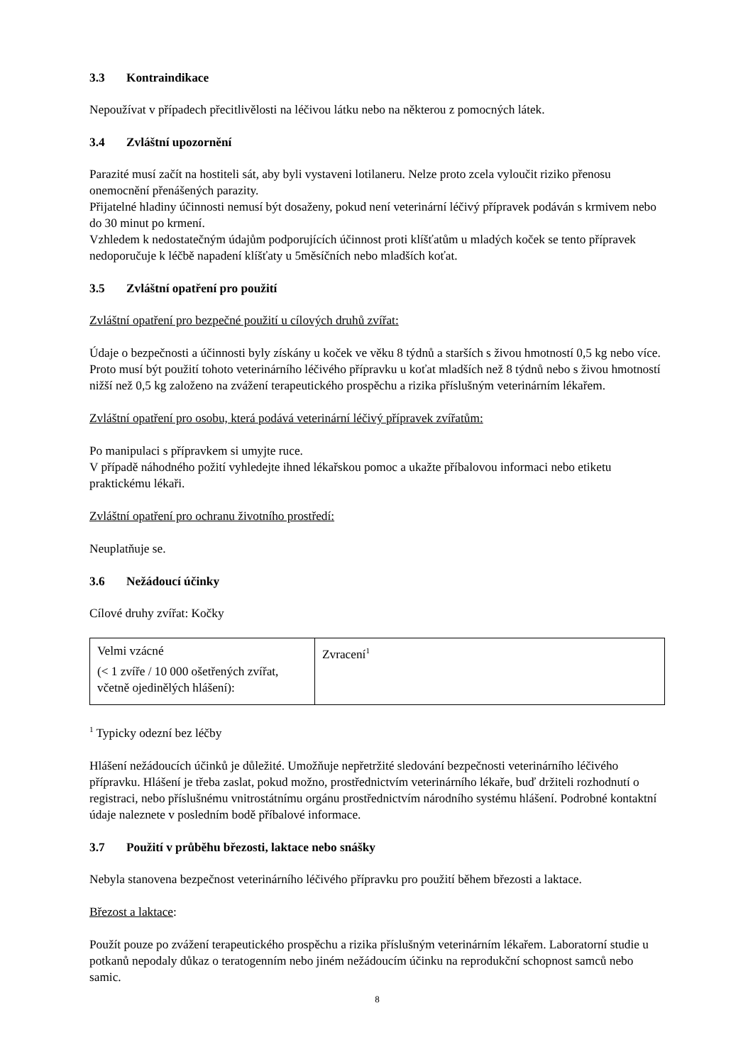3.3 Kontraindikace
Nepoužívat v případech přecitlivělosti na léčivou látku nebo na některou z pomocných látek.
3.4 Zvláštní upozornění
Parazité musí začít na hostiteli sát, aby byli vystaveni lotilaneru. Nelze proto zcela vyloučit riziko přenosu onemocnění přenášených parazity.
Přijatelné hladiny účinnosti nemusí být dosaženy, pokud není veterinární léčivý přípravek podáván s krmivem nebo do 30 minut po krmení.
Vzhledem k nedostatečným údajům podporujících účinnost proti klíšťatům u mladých koček se tento přípravek nedoporučuje k léčbě napadení klíšťaty u 5měsíčních nebo mladších koťat.
3.5 Zvláštní opatření pro použití
Zvláštní opatření pro bezpečné použití u cílových druhů zvířat:
Údaje o bezpečnosti a účinnosti byly získány u koček ve věku 8 týdnů a starších s živou hmotností 0,5 kg nebo více. Proto musí být použití tohoto veterinárního léčivého přípravku u koťat mladších než 8 týdnů nebo s živou hmotností nižší než 0,5 kg založeno na zvážení terapeutického prospěchu a rizika příslušným veterinárním lékařem.
Zvláštní opatření pro osobu, která podává veterinární léčivý přípravek zvířatům:
Po manipulaci s přípravkem si umyjte ruce.
V případě náhodného požití vyhledejte ihned lékařskou pomoc a ukažte příbalovou informaci nebo etiketu praktickému lékaři.
Zvláštní opatření pro ochranu životního prostředí:
Neuplatňuje se.
3.6 Nežádoucí účinky
Cílové druhy zvířat: Kočky
| Velmi vzácné (< 1 zvíře / 10 000 ošetřených zvířat, včetně ojedinělých hlášení): | Zvracení<sup>1</sup> |
<sup>1</sup> Typicky odezní bez léčby
Hlášení nežádoucích účinků je důležité. Umožňuje nepřetržité sledování bezpečnosti veterinárního léčivého přípravku. Hlášení je třeba zaslat, pokud možno, prostřednictvím veterinárního lékaře, buď držiteli rozhodnutí o registraci, nebo příslušnému vnitrostátnímu orgánu prostřednictvím národního systému hlášení. Podrobné kontaktní údaje naleznete v posledním bodě příbalové informace.
3.7 Použití v průběhu březosti, laktace nebo snášky
Nebyla stanovena bezpečnost veterinárního léčivého přípravku pro použití během březosti a laktace.
Březost a laktace:
Použít pouze po zvážení terapeutického prospěchu a rizika příslušným veterinárním lékařem. Laboratorní studie u potkanů nepodaly důkaz o teratogenním nebo jiném nežádoucím účinku na reprodukční schopnost samců nebo samic.
8